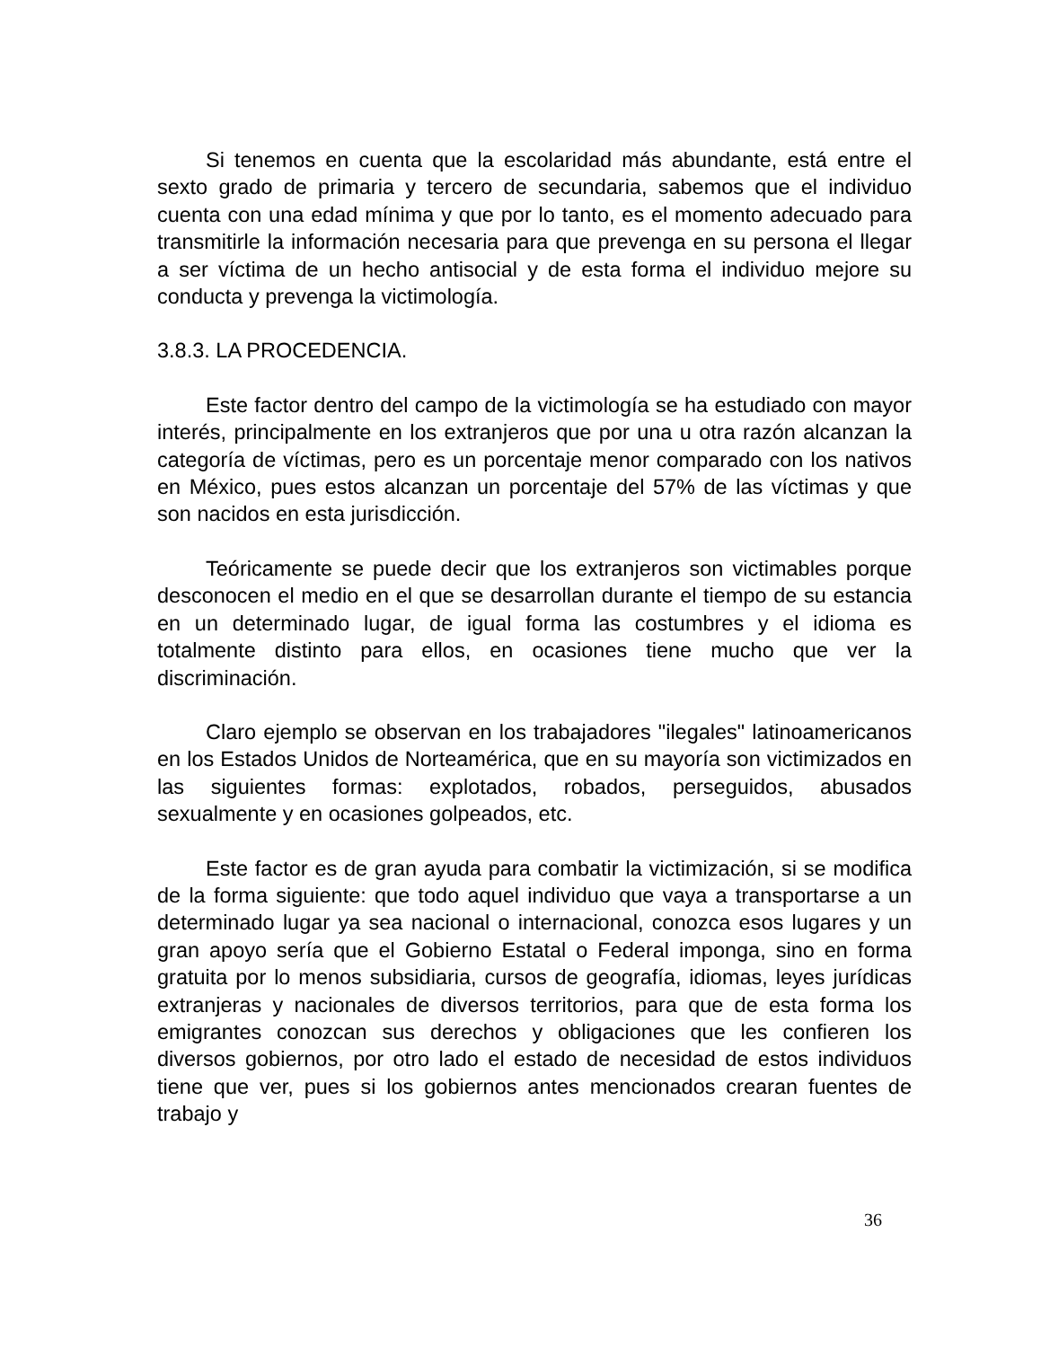Si tenemos en cuenta que la escolaridad más abundante, está entre el sexto grado de primaria y tercero de secundaria, sabemos que el individuo cuenta con una edad mínima y que por lo tanto, es el momento adecuado para transmitirle la información necesaria para que prevenga en su persona el llegar a ser víctima de un hecho antisocial y de esta forma el individuo mejore su conducta y prevenga la victimología.
3.8.3. LA PROCEDENCIA.
Este factor dentro del campo de la victimología se ha estudiado con mayor interés, principalmente en los extranjeros que por una u otra razón alcanzan la categoría de víctimas, pero es un porcentaje menor comparado con los nativos en México, pues estos alcanzan un porcentaje del 57% de las víctimas y que son nacidos en esta jurisdicción.
Teóricamente se puede decir que los extranjeros son victimables porque desconocen el medio en el que se desarrollan durante el tiempo de su estancia en un determinado lugar, de igual forma las costumbres y el idioma es totalmente distinto para ellos, en ocasiones tiene mucho que ver la discriminación.
Claro ejemplo se observan en los trabajadores "ilegales" latinoamericanos en los Estados Unidos de Norteamérica, que en su mayoría son victimizados en las siguientes formas: explotados, robados, perseguidos, abusados sexualmente y en ocasiones golpeados, etc.
Este factor es de gran ayuda para combatir la victimización, si se modifica de la forma siguiente: que todo aquel individuo que vaya a transportarse a un determinado lugar ya sea nacional o internacional, conozca esos lugares y un gran apoyo sería que el Gobierno Estatal o Federal imponga, sino en forma gratuita por lo menos subsidiaria, cursos de geografía, idiomas, leyes jurídicas extranjeras y nacionales de diversos territorios, para que de esta forma los emigrantes conozcan sus derechos y obligaciones que les confieren los diversos gobiernos, por otro lado el estado de necesidad de estos individuos tiene que ver, pues si los gobiernos antes mencionados crearan fuentes de trabajo y
36